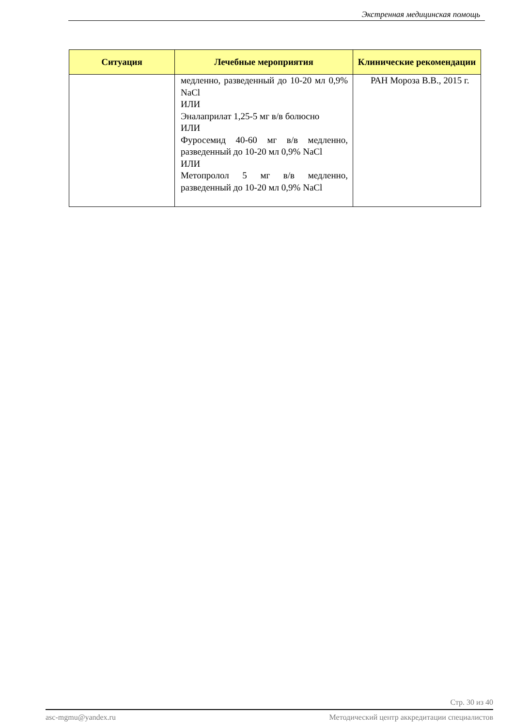Экстренная медицинская помощь
| Ситуация | Лечебные мероприятия | Клинические рекомендации |
| --- | --- | --- |
| | медленно, разведенный до 10-20 мл 0,9% NaCl ИЛИ Эналаприлат 1,25-5 мг в/в болюсно ИЛИ Фуросемид 40-60 мг в/в медленно, разведенный до 10-20 мл 0,9% NaCl ИЛИ Метопролол 5 мг в/в медленно, разведенный до 10-20 мл 0,9% NaCl | РАН Мороза В.В., 2015 г. |
Стр. 30 из 40
asc-mgmu@yandex.ru Методический центр аккредитации специалистов